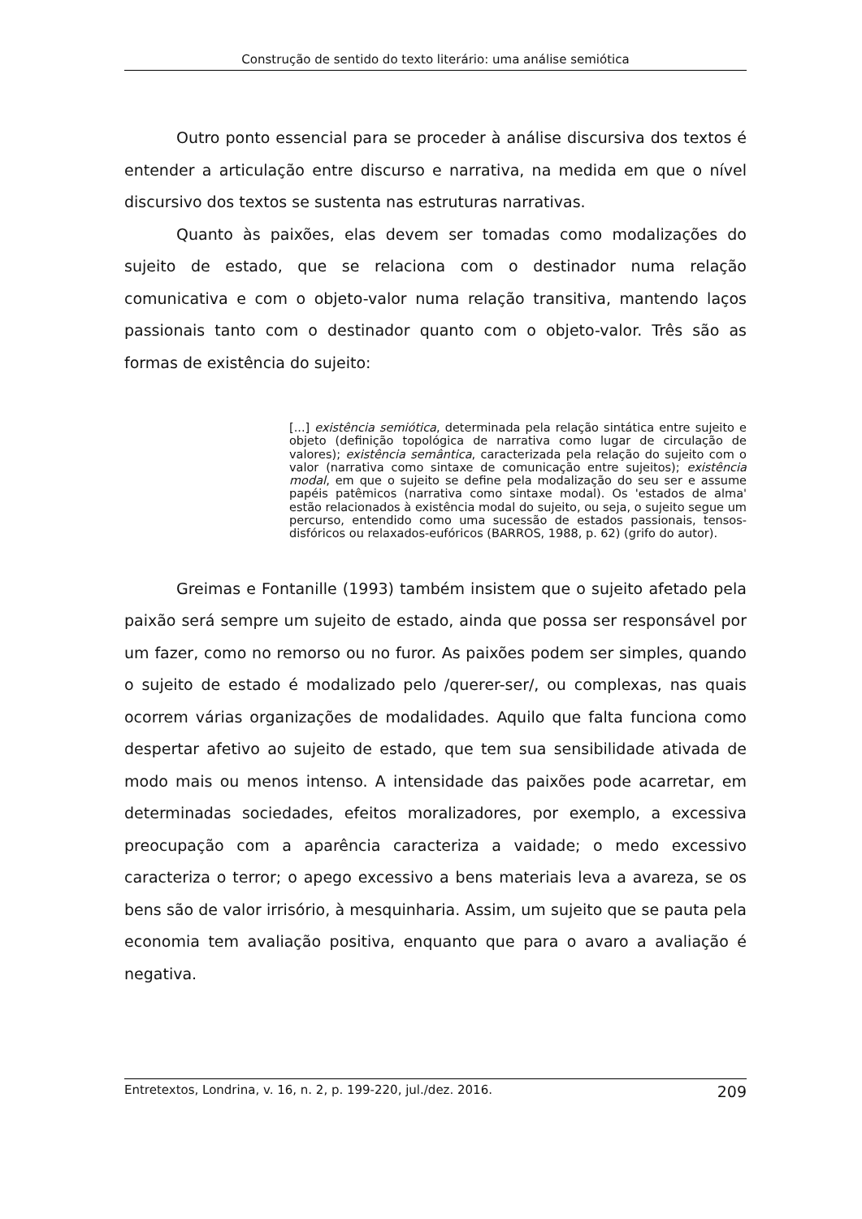Construção de sentido do texto literário: uma análise semiótica
Outro ponto essencial para se proceder à análise discursiva dos textos é entender a articulação entre discurso e narrativa, na medida em que o nível discursivo dos textos se sustenta nas estruturas narrativas.
Quanto às paixões, elas devem ser tomadas como modalizações do sujeito de estado, que se relaciona com o destinador numa relação comunicativa e com o objeto-valor numa relação transitiva, mantendo laços passionais tanto com o destinador quanto com o objeto-valor. Três são as formas de existência do sujeito:
[...] existência semiótica, determinada pela relação sintática entre sujeito e objeto (definição topológica de narrativa como lugar de circulação de valores); existência semântica, caracterizada pela relação do sujeito com o valor (narrativa como sintaxe de comunicação entre sujeitos); existência modal, em que o sujeito se define pela modalização do seu ser e assume papéis patêmicos (narrativa como sintaxe modal). Os 'estados de alma' estão relacionados à existência modal do sujeito, ou seja, o sujeito segue um percurso, entendido como uma sucessão de estados passionais, tensos-disfóricos ou relaxados-eufóricos (BARROS, 1988, p. 62) (grifo do autor).
Greimas e Fontanille (1993) também insistem que o sujeito afetado pela paixão será sempre um sujeito de estado, ainda que possa ser responsável por um fazer, como no remorso ou no furor. As paixões podem ser simples, quando o sujeito de estado é modalizado pelo /querer-ser/, ou complexas, nas quais ocorrem várias organizações de modalidades. Aquilo que falta funciona como despertar afetivo ao sujeito de estado, que tem sua sensibilidade ativada de modo mais ou menos intenso. A intensidade das paixões pode acarretar, em determinadas sociedades, efeitos moralizadores, por exemplo, a excessiva preocupação com a aparência caracteriza a vaidade; o medo excessivo caracteriza o terror; o apego excessivo a bens materiais leva a avareza, se os bens são de valor irrisório, à mesquinharia. Assim, um sujeito que se pauta pela economia tem avaliação positiva, enquanto que para o avaro a avaliação é negativa.
Entretextos, Londrina, v. 16, n. 2, p. 199-220, jul./dez. 2016. 209